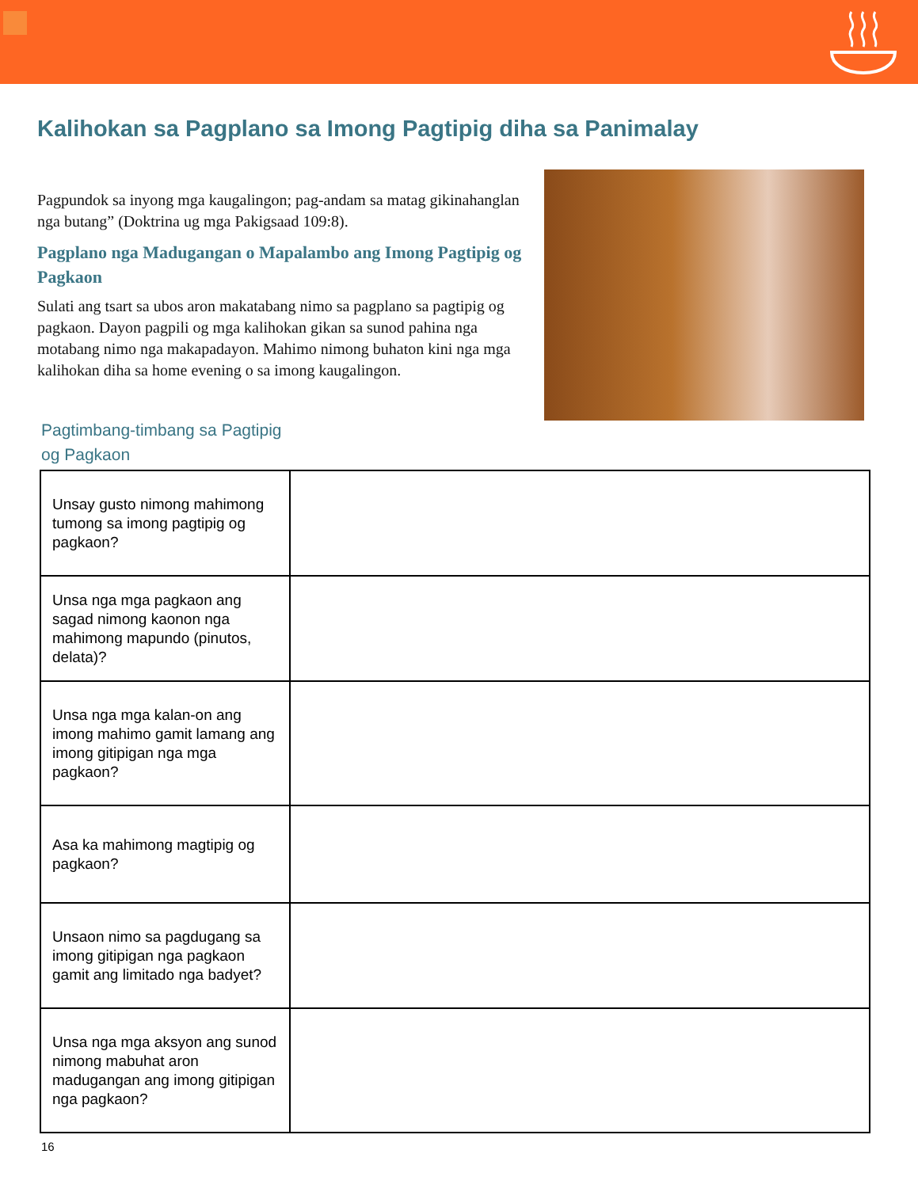Kalihokan sa Pagplano sa Imong Pagtipig diha sa Panimalay
Pagpundok sa inyong mga kaugalingon; pag-andam sa matag gikinahanglan nga butang” (Doktrina ug mga Pakigsaad 109:8).
Pagplano nga Madugangan o Mapalambo ang Imong Pagtipig og Pagkaon
Sulati ang tsart sa ubos aron makatabang nimo sa pagplano sa pagtipig og pagkaon. Dayon pagpili og mga kalihokan gikan sa sunod pahina nga motabang nimo nga makapadayon. Mahimo nimong buhaton kini nga mga kalihokan diha sa home evening o sa imong kaugalingon.
Pagtimbang-timbang sa Pagtipig
og Pagkaon
| Unsay gusto nimong mahimong tumong sa imong pagtipig og pagkaon? | |
| Unsa nga mga pagkaon ang sagad nimong kaonon nga mahimong mapundo (pinutos, delata)? | |
| Unsa nga mga kalan-on ang imong mahimo gamit lamang ang imong gitipigan nga mga pagkaon? | |
| Asa ka mahimong magtipig og pagkaon? | |
| Unsaon nimo sa pagdugang sa imong gitipigan nga pagkaon gamit ang limitado nga badyet? | |
| Unsa nga mga aksyon ang sunod nimong mabuhat aron madugangan ang imong gitipigan nga pagkaon? | |
16